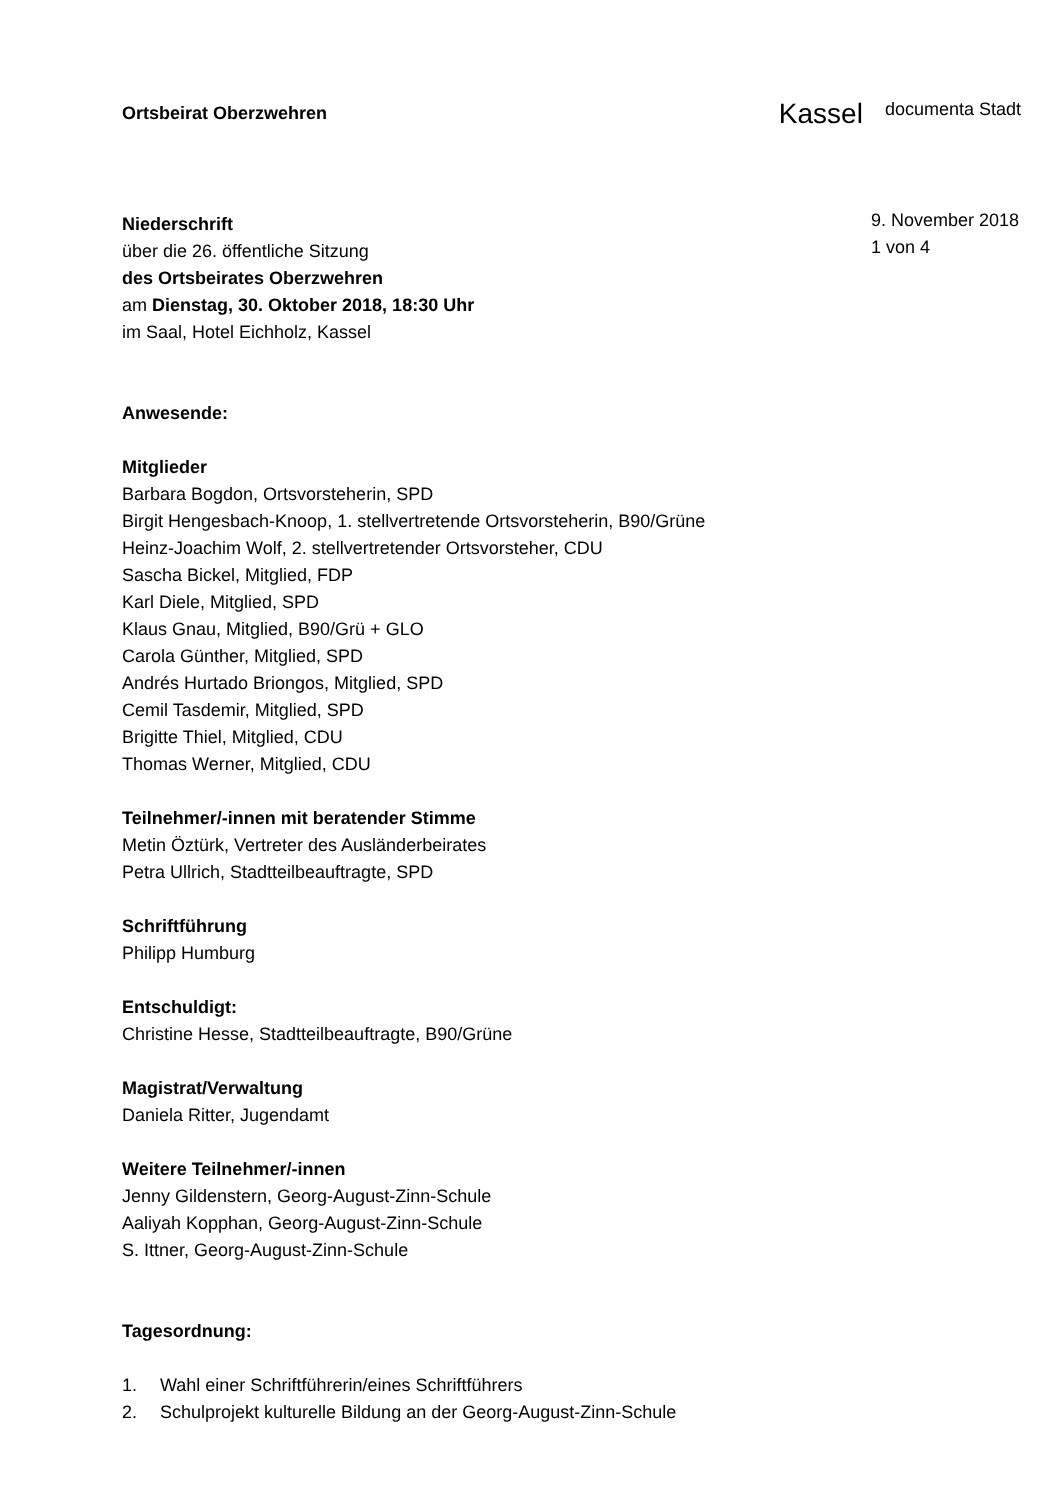Ortsbeirat Oberzwehren
Kassel documenta Stadt
Niederschrift
über die 26. öffentliche Sitzung
des Ortsbeirates Oberzwehren
am Dienstag, 30. Oktober 2018, 18:30 Uhr
im Saal, Hotel Eichholz, Kassel
9. November 2018
1 von 4
Anwesende:
Mitglieder
Barbara Bogdon, Ortsvorsteherin, SPD
Birgit Hengesbach-Knoop, 1. stellvertretende Ortsvorsteherin, B90/Grüne
Heinz-Joachim Wolf, 2. stellvertretender Ortsvorsteher, CDU
Sascha Bickel, Mitglied, FDP
Karl Diele, Mitglied, SPD
Klaus Gnau, Mitglied, B90/Grü + GLO
Carola Günther, Mitglied, SPD
Andrés Hurtado Briongos, Mitglied, SPD
Cemil Tasdemir, Mitglied, SPD
Brigitte Thiel, Mitglied, CDU
Thomas Werner, Mitglied, CDU
Teilnehmer/-innen mit beratender Stimme
Metin Öztürk, Vertreter des Ausländerbeirates
Petra Ullrich, Stadtteilbeauftragte, SPD
Schriftführung
Philipp Humburg
Entschuldigt:
Christine Hesse, Stadtteilbeauftragte, B90/Grüne
Magistrat/Verwaltung
Daniela Ritter, Jugendamt
Weitere Teilnehmer/-innen
Jenny Gildenstern, Georg-August-Zinn-Schule
Aaliyah Kopphan, Georg-August-Zinn-Schule
S. Ittner, Georg-August-Zinn-Schule
Tagesordnung:
1. Wahl einer Schriftführerin/eines Schriftführers
2. Schulprojekt kulturelle Bildung an der Georg-August-Zinn-Schule